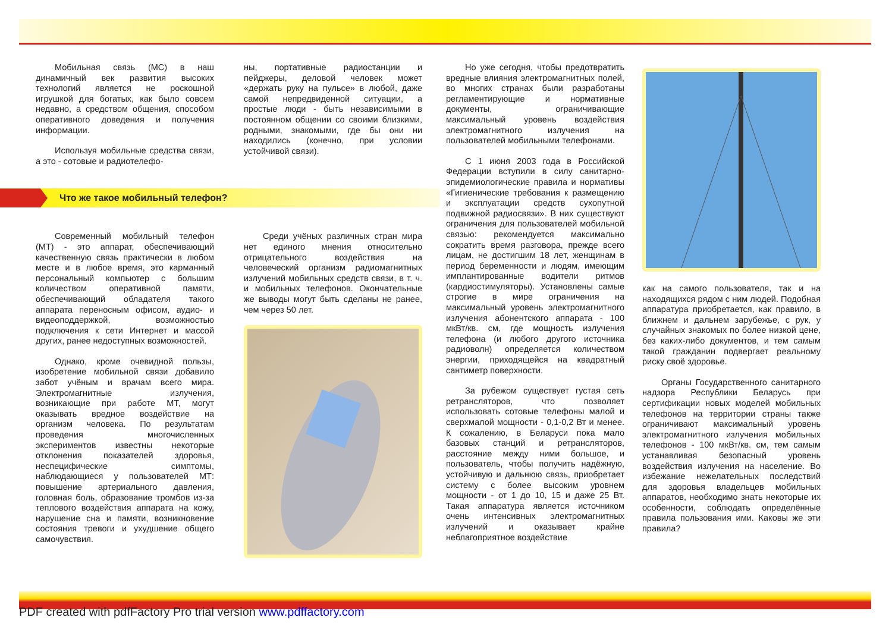Мобильная связь (МС) в наш динамичный век развития высоких технологий является не роскошной игрушкой для богатых, как было совсем недавно, а средством общения, способом оперативного доведения и получения информации.
Используя мобильные средства связи, а это - сотовые и радиотелефо-
ны, портативные радиостанции и пейджеры, деловой человек может «держать руку на пульсе» в любой, даже самой непредвиденной ситуации, а простые люди - быть независимыми в постоянном общении со своими близкими, родными, знакомыми, где бы они ни находились (конечно, при условии устойчивой связи).
Что же такое мобильный телефон?
Современный мобильный телефон (МТ) - это аппарат, обеспечивающий качественную связь практически в любом месте и в любое время, это карманный персональный компьютер с большим количеством оперативной памяти, обеспечивающий обладателя такого аппарата переносным офисом, аудио- и видеоподдержкой, возможностью подключения к сети Интернет и массой других, ранее недоступных возможностей.
Однако, кроме очевидной пользы, изобретение мобильной связи добавило забот учёным и врачам всего мира. Электромагнитные излучения, возникающие при работе МТ, могут оказывать вредное воздействие на организм человека. По результатам проведения многочисленных экспериментов известны некоторые отклонения показателей здоровья, неспецифические симптомы, наблюдающиеся у пользователей МТ: повышение артериального давления, головная боль, образование тромбов из-за теплового воздействия аппарата на кожу, нарушение сна и памяти, возникновение состояния тревоги и ухудшение общего самочувствия.
Среди учёных различных стран мира нет единого мнения относительно отрицательного воздействия на человеческий организм радиомагнитных излучений мобильных средств связи, в т. ч. и мобильных телефонов. Окончательные же выводы могут быть сделаны не ранее, чем через 50 лет.
Но уже сегодня, чтобы предотвратить вредные влияния электромагнитных полей, во многих странах были разработаны регламентирующие и нормативные документы, ограничивающие максимальный уровень воздействия электромагнитного излучения на пользователей мобильными телефонами.
С 1 июня 2003 года в Российской Федерации вступили в силу санитарно-эпидемиологические правила и нормативы «Гигиенические требования к размещению и эксплуатации средств сухопутной подвижной радиосвязи». В них существуют ограничения для пользователей мобильной связью: рекомендуется максимально сократить время разговора, прежде всего лицам, не достигшим 18 лет, женщинам в период беременности и людям, имеющим имплантированные водители ритмов (кардиостимуляторы). Установлены самые строгие в мире ограничения на максимальный уровень электромагнитного излучения абонентского аппарата - 100 мкВт/кв. см, где мощность излучения телефона (и любого другого источника радиоволн) определяется количеством энергии, приходящейся на квадратный сантиметр поверхности.
За рубежом существует густая сеть ретрансляторов, что позволяет использовать сотовые телефоны малой и сверхмалой мощности - 0,1-0,2 Вт и менее. К сожалению, в Беларуси пока мало базовых станций и ретрансляторов, расстояние между ними большое, и пользователь, чтобы получить надёжную, устойчивую и дальнюю связь, приобретает систему с более высоким уровнем мощности - от 1 до 10, 15 и даже 25 Вт. Такая аппаратура является источником очень интенсивных электромагнитных излучений и оказывает крайне неблагоприятное воздействие
как на самого пользователя, так и на находящихся рядом с ним людей. Подобная аппаратура приобретается, как правило, в ближнем и дальнем зарубежье, с рук, у случайных знакомых по более низкой цене, без каких-либо документов, и тем самым такой гражданин подвергает реальному риску своё здоровье.
Органы Государственного санитарного надзора Республики Беларусь при сертификации новых моделей мобильных телефонов на территории страны также ограничивают максимальный уровень электромагнитного излучения мобильных телефонов - 100 мкВт/кв. см, тем самым устанавливая безопасный уровень воздействия излучения на население. Во избежание нежелательных последствий для здоровья владельцев мобильных аппаратов, необходимо знать некоторые их особенности, соблюдать определённые правила пользования ими. Каковы же эти правила?
PDF created with pdfFactory Pro trial version www.pdffactory.com